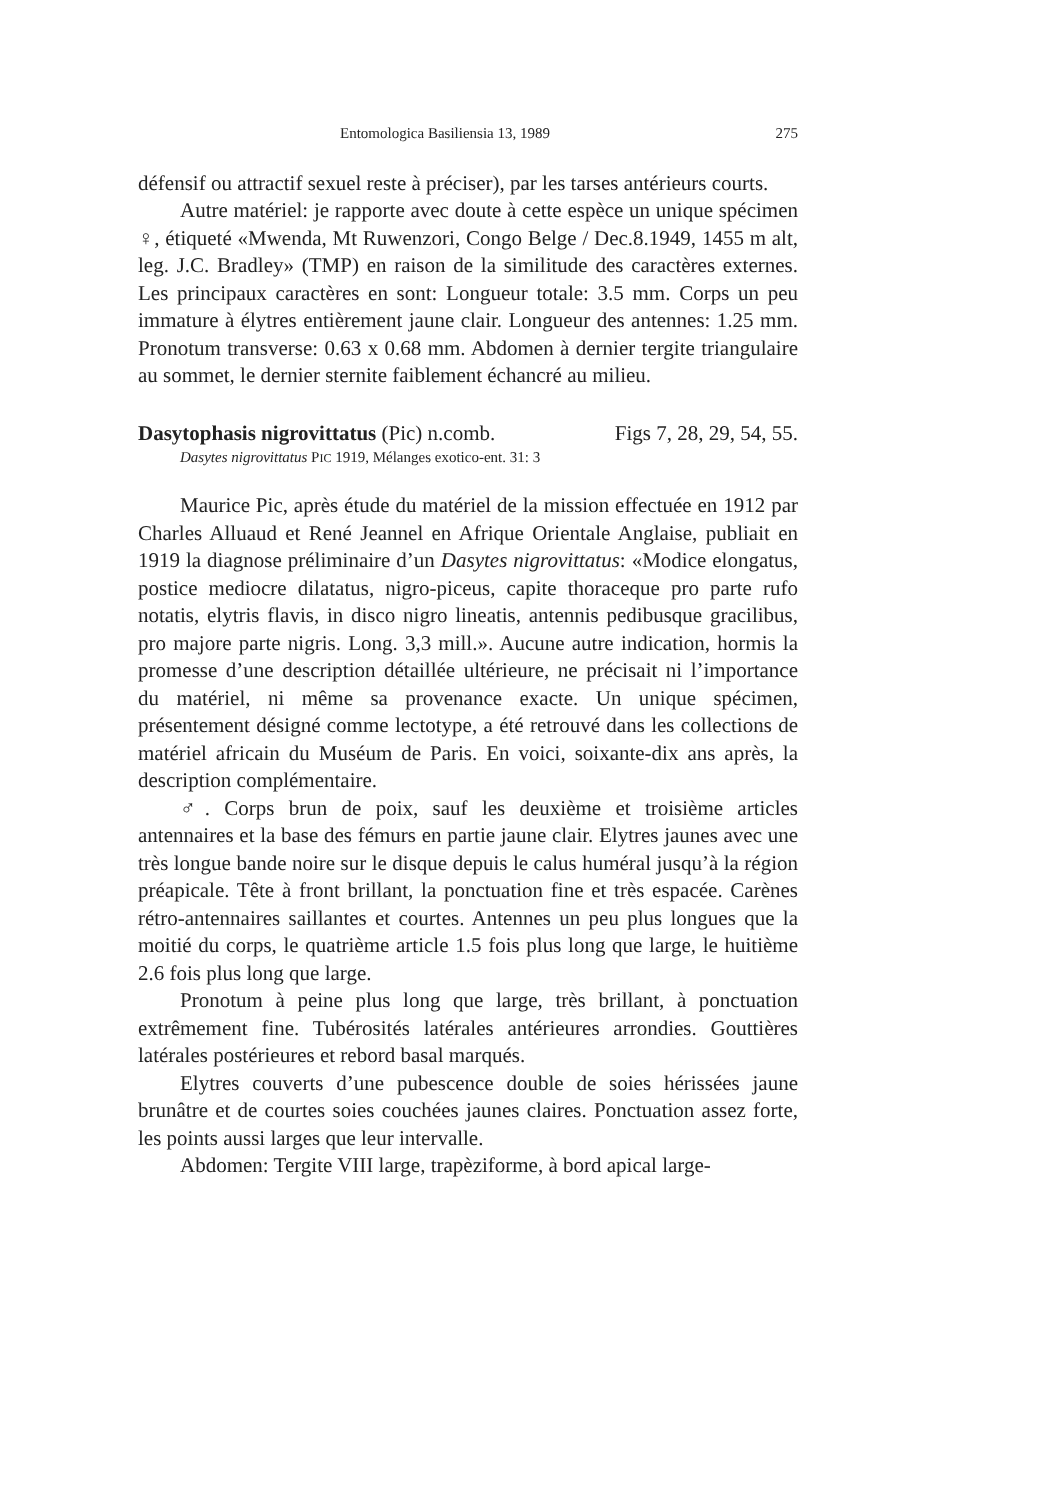Entomologica Basiliensia 13, 1989 275
défensif ou attractif sexuel reste à préciser), par les tarses antérieurs courts.
Autre matériel: je rapporte avec doute à cette espèce un unique spécimen ♀, étiqueté «Mwenda, Mt Ruwenzori, Congo Belge / Dec.8.1949, 1455 m alt, leg. J.C. Bradley» (TMP) en raison de la similitude des caractères externes. Les principaux caractères en sont: Longueur totale: 3.5 mm. Corps un peu immature à élytres entièrement jaune clair. Longueur des antennes: 1.25 mm. Pronotum transverse: 0.63 x 0.68 mm. Abdomen à dernier tergite triangulaire au sommet, le dernier sternite faiblement échancré au milieu.
Dasytophasis nigrovittatus (Pic) n.comb. Figs 7, 28, 29, 54, 55.
Dasytes nigrovittatus PIC 1919, Mélanges exotico-ent. 31: 3
Maurice Pic, après étude du matériel de la mission effectuée en 1912 par Charles Alluaud et René Jeannel en Afrique Orientale Anglaise, publiait en 1919 la diagnose préliminaire d’un Dasytes nigrovittatus: «Modice elongatus, postice mediocre dilatatus, nigro-piceus, capite thoraceque pro parte rufo notatis, elytris flavis, in disco nigro lineatis, antennis pedibusque gracilibus, pro majore parte nigris. Long. 3,3 mill.». Aucune autre indication, hormis la promesse d’une description détaillée ultérieure, ne précisait ni l’importance du matériel, ni même sa provenance exacte. Un unique spécimen, présentement désigné comme lectotype, a été retrouvé dans les collections de matériel africain du Muséum de Paris. En voici, soixante-dix ans après, la description complémentaire.
♂. Corps brun de poix, sauf les deuxième et troisième articles antennaires et la base des fémurs en partie jaune clair. Elytres jaunes avec une très longue bande noire sur le disque depuis le calus huméral jusqu’à la région préapicale. Tête à front brillant, la ponctuation fine et très espacée. Carènes rétro-antennaires saillantes et courtes. Antennes un peu plus longues que la moitié du corps, le quatrième article 1.5 fois plus long que large, le huitième 2.6 fois plus long que large.
Pronotum à peine plus long que large, très brillant, à ponctuation extrêmement fine. Tubérosités latérales antérieures arrondies. Gouttières latérales postérieures et rebord basal marqués.
Elytres couverts d’une pubescence double de soies hérissées jaune brunâtre et de courtes soies couchées jaunes claires. Ponctuation assez forte, les points aussi larges que leur intervalle.
Abdomen: Tergite VIII large, trapèziforme, à bord apical large-